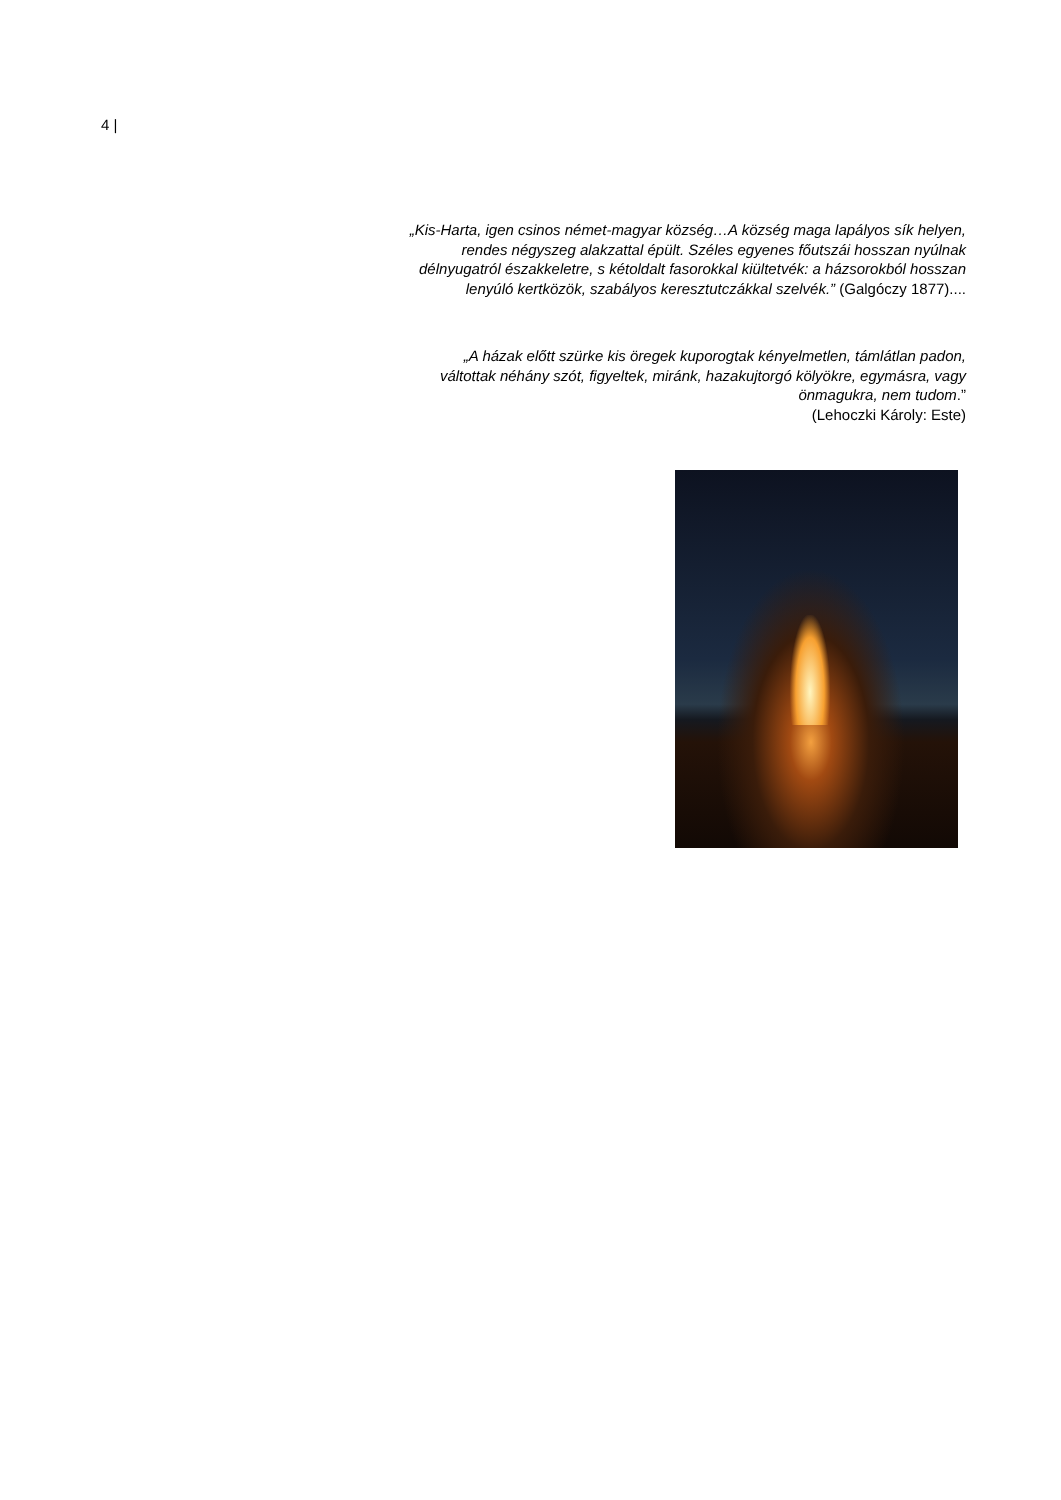4 |
„Kis-Harta, igen csinos német-magyar község…A község maga lapályos sík helyen, rendes négyszeg alakzattal épült. Széles egyenes főutszái hosszan nyúlnak délnyugatról északkeletre, s kétoldalt fasorokkal kiültetvék: a házsorokból hosszan lenyúló kertközök, szabályos keresztutczákkal szelvék.” (Galgóczy 1877)....
„A házak előtt szürke kis öregek kuporogtak kényelmetlen, támlátlan padon, váltottak néhány szót, figyeltek, miránk, hazakujtorgó kölyökre, egymásra, vagy önmagukra, nem tudom.”
(Lehoczki Károly: Este)